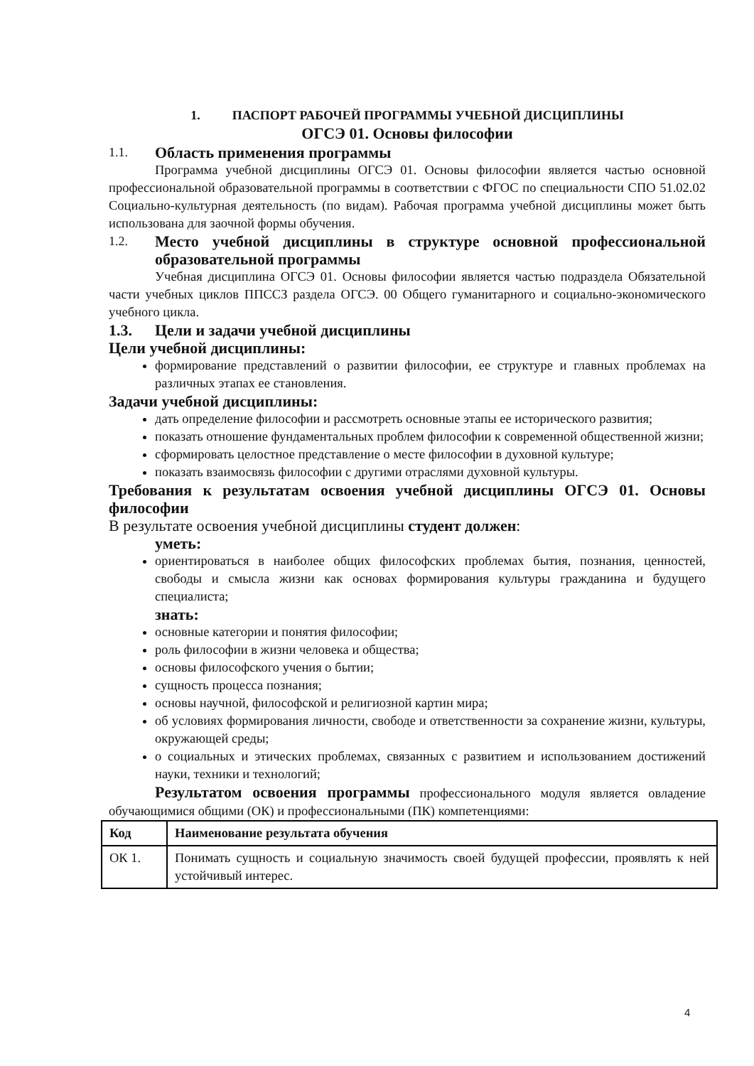1. ПАСПОРТ РАБОЧЕЙ ПРОГРАММЫ УЧЕБНОЙ ДИСЦИПЛИНЫ
ОГСЭ 01. Основы философии
1.1. Область применения программы
Программа учебной дисциплины ОГСЭ 01. Основы философии является частью основной профессиональной образовательной программы в соответствии с ФГОС по специальности СПО 51.02.02 Социально-культурная деятельность (по видам). Рабочая программа учебной дисциплины может быть использована для заочной формы обучения.
1.2. Место учебной дисциплины в структуре основной профессиональной образовательной программы
Учебная дисциплина ОГСЭ 01. Основы философии является частью подраздела Обязательной части учебных циклов ППССЗ раздела ОГСЭ. 00 Общего гуманитарного и социально-экономического учебного цикла.
1.3. Цели и задачи учебной дисциплины
Цели учебной дисциплины:
формирование представлений о развитии философии, ее структуре и главных проблемах на различных этапах ее становления.
Задачи учебной дисциплины:
дать определение философии и рассмотреть основные этапы ее исторического развития;
показать отношение фундаментальных проблем философии к современной общественной жизни;
сформировать целостное представление о месте философии в духовной культуре;
показать взаимосвязь философии с другими отраслями духовной культуры.
Требования к результатам освоения учебной дисциплины ОГСЭ 01. Основы философии
В результате освоения учебной дисциплины студент должен:
уметь:
ориентироваться в наиболее общих философских проблемах бытия, познания, ценностей, свободы и смысла жизни как основах формирования культуры гражданина и будущего специалиста;
знать:
основные категории и понятия философии;
роль философии в жизни человека и общества;
основы философского учения о бытии;
сущность процесса познания;
основы научной, философской и религиозной картин мира;
об условиях формирования личности, свободе и ответственности за сохранение жизни, культуры, окружающей среды;
о социальных и этических проблемах, связанных с развитием и использованием достижений науки, техники и технологий;
Результатом освоения программы профессионального модуля является овладение обучающимися общими (ОК) и профессиональными (ПК) компетенциями:
| Код | Наименование результата обучения |
| --- | --- |
| ОК 1. | Понимать сущность и социальную значимость своей будущей профессии, проявлять к ней устойчивый интерес. |
4